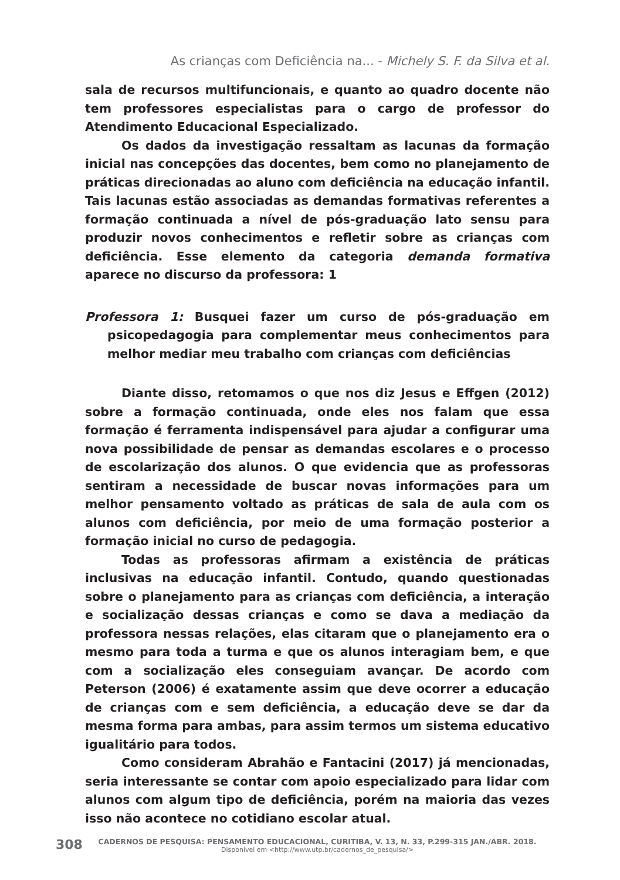As crianças com Deficiência na... - Michely S. F. da Silva et al.
sala de recursos multifuncionais, e quanto ao quadro docente não tem professores especialistas para o cargo de professor do Atendimento Educacional Especializado.
Os dados da investigação ressaltam as lacunas da formação inicial nas concepções das docentes, bem como no planejamento de práticas direcionadas ao aluno com deficiência na educação infantil. Tais lacunas estão associadas as demandas formativas referentes a formação continuada a nível de pós-graduação lato sensu para produzir novos conhecimentos e refletir sobre as crianças com deficiência. Esse elemento da categoria demanda formativa aparece no discurso da professora: 1
Professora 1: Busquei fazer um curso de pós-graduação em psicopedagogia para complementar meus conhecimentos para melhor mediar meu trabalho com crianças com deficiências
Diante disso, retomamos o que nos diz Jesus e Effgen (2012) sobre a formação continuada, onde eles nos falam que essa formação é ferramenta indispensável para ajudar a configurar uma nova possibilidade de pensar as demandas escolares e o processo de escolarização dos alunos. O que evidencia que as professoras sentiram a necessidade de buscar novas informações para um melhor pensamento voltado as práticas de sala de aula com os alunos com deficiência, por meio de uma formação posterior a formação inicial no curso de pedagogia.
Todas as professoras afirmam a existência de práticas inclusivas na educação infantil. Contudo, quando questionadas sobre o planejamento para as crianças com deficiência, a interação e socialização dessas crianças e como se dava a mediação da professora nessas relações, elas citaram que o planejamento era o mesmo para toda a turma e que os alunos interagiam bem, e que com a socialização eles conseguiam avançar. De acordo com Peterson (2006) é exatamente assim que deve ocorrer a educação de crianças com e sem deficiência, a educação deve se dar da mesma forma para ambas, para assim termos um sistema educativo igualitário para todos.
Como consideram Abrahão e Fantacini (2017) já mencionadas, seria interessante se contar com apoio especializado para lidar com alunos com algum tipo de deficiência, porém na maioria das vezes isso não acontece no cotidiano escolar atual.
308
CADERNOS DE PESQUISA: PENSAMENTO EDUCACIONAL, CURITIBA, V. 13, N. 33, P.299-315 JAN./ABR. 2018.
Disponível em <http://www.utp.br/cadernos_de_pesquisa/>